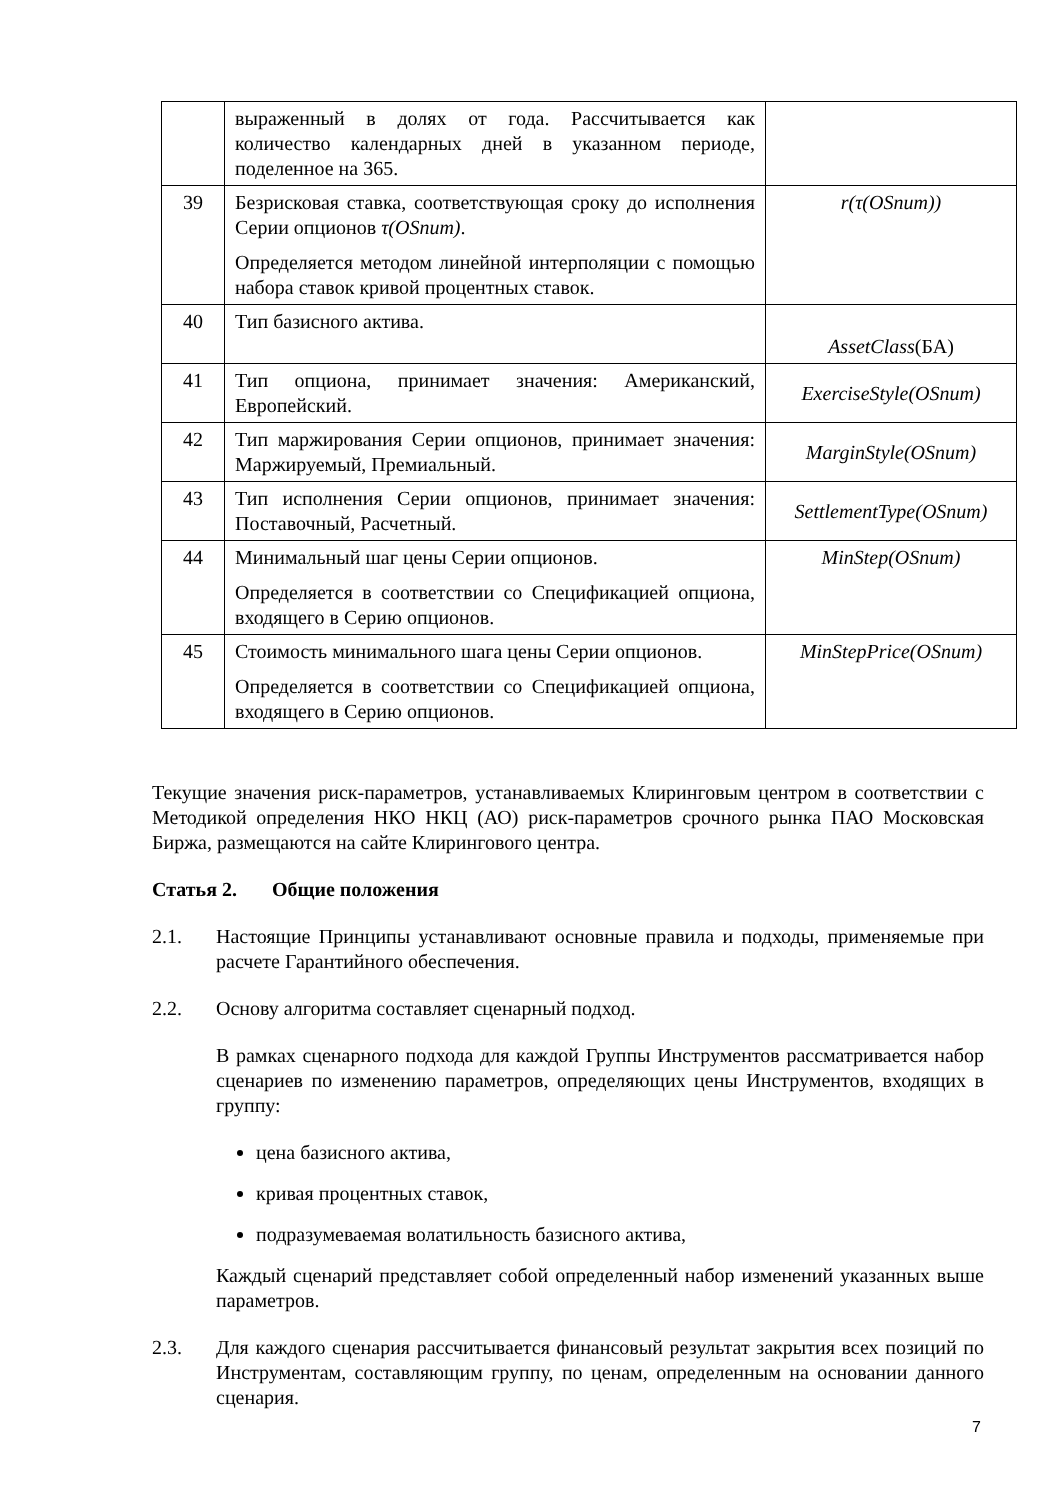| | выраженный в долях от года. Рассчитывается как количество календарных дней в указанном периоде, поделенное на 365. | |
| 39 | Безрисковая ставка, соответствующая сроку до исполнения Серии опционов τ(OSnum) . Определяется методом линейной интерполяции с помощью набора ставок кривой процентных ставок. | r(τ(OSnum)) |
| 40 | Тип базисного актива. | AssetClass (БА) |
| 41 | Тип опциона, принимает значения: Американский, Европейский. | ExerciseStyle(OSnum) |
| 42 | Тип маржирования Серии опционов, принимает значения: Маржируемый, Премиальный. | MarginStyle(OSnum) |
| 43 | Тип исполнения Серии опционов, принимает значения: Поставочный, Расчетный. | SettlementType(OSnum) |
| 44 | Минимальный шаг цены Серии опционов. Определяется в соответствии со Спецификацией опциона, входящего в Серию опционов. | MinStep(OSnum) |
| 45 | Стоимость минимального шага цены Серии опционов. Определяется в соответствии со Спецификацией опциона, входящего в Серию опционов. | MinStepPrice(OSnum) |
Текущие значения риск-параметров, устанавливаемых Клиринговым центром в соответствии с Методикой определения НКО НКЦ (АО) риск-параметров срочного рынка ПАО Московская Биржа, размещаются на сайте Клирингового центра.
Статья 2. Общие положения
2.1. Настоящие Принципы устанавливают основные правила и подходы, применяемые при расчете Гарантийного обеспечения.
2.2. Основу алгоритма составляет сценарный подход.
В рамках сценарного подхода для каждой Группы Инструментов рассматривается набор сценариев по изменению параметров, определяющих цены Инструментов, входящих в группу:
цена базисного актива,
кривая процентных ставок,
подразумеваемая волатильность базисного актива,
Каждый сценарий представляет собой определенный набор изменений указанных выше параметров.
2.3. Для каждого сценария рассчитывается финансовый результат закрытия всех позиций по Инструментам, составляющим группу, по ценам, определенным на основании данного сценария.
7